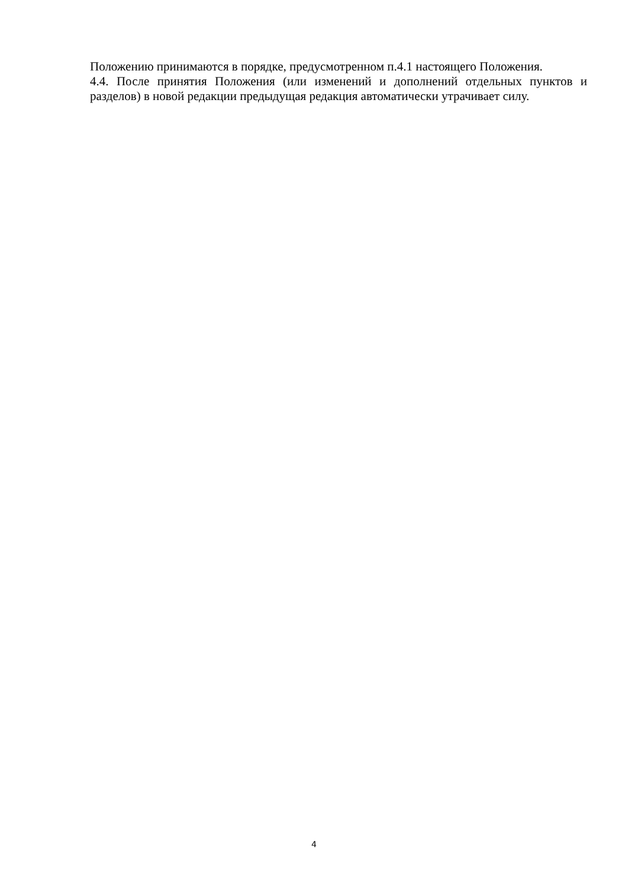Положению принимаются в порядке, предусмотренном п.4.1 настоящего Положения.
4.4. После принятия Положения (или изменений и дополнений отдельных пунктов и разделов) в новой редакции предыдущая редакция автоматически утрачивает силу.
4